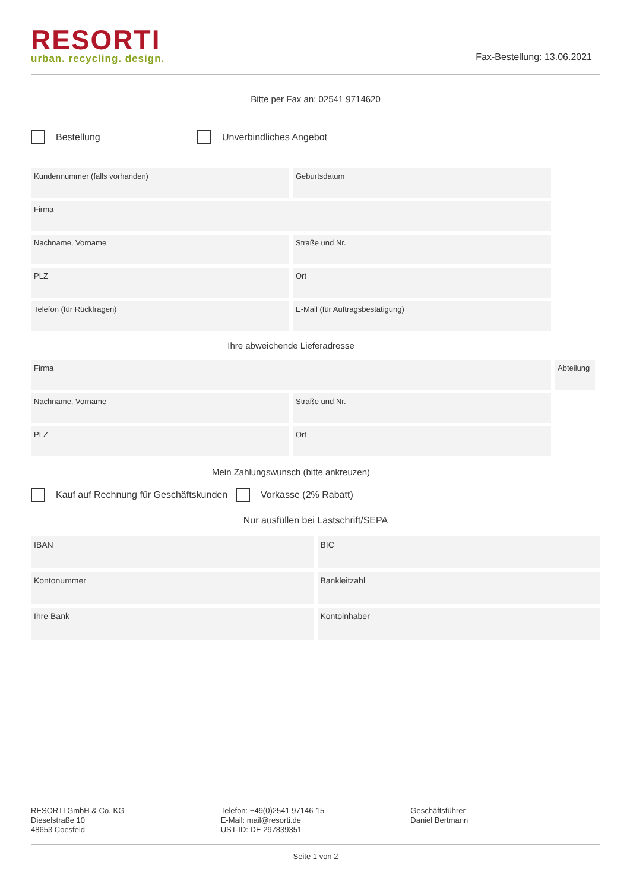RESORTI
urban. recycling. design.
Fax-Bestellung: 13.06.2021
Bitte per Fax an: 02541 9714620
Bestellung Unverbindliches Angebot
Kundennummer (falls vorhanden) Geburtsdatum
Firma
Nachname, Vorname Straße und Nr.
PLZ Ort
Telefon (für Rückfragen) E-Mail (für Auftragsbestätigung)
Ihre abweichende Lieferadresse
Firma Abteilung
Nachname, Vorname Straße und Nr.
PLZ Ort
Mein Zahlungswunsch (bitte ankreuzen)
Kauf auf Rechnung für Geschäftskunden
Vorkasse (2% Rabatt)
Nur ausfüllen bei Lastschrift/SEPA
IBAN BIC
Kontonummer Bankleitzahl
Ihre Bank Kontoinhaber
RESORTI GmbH & Co. KG
Dieselstraße 10
48653 Coesfeld
Telefon: +49(0)2541 97146-15
E-Mail: mail@resorti.de
UST-ID: DE 297839351
Geschäftsführer
Daniel Bertmann
Seite 1 von 2